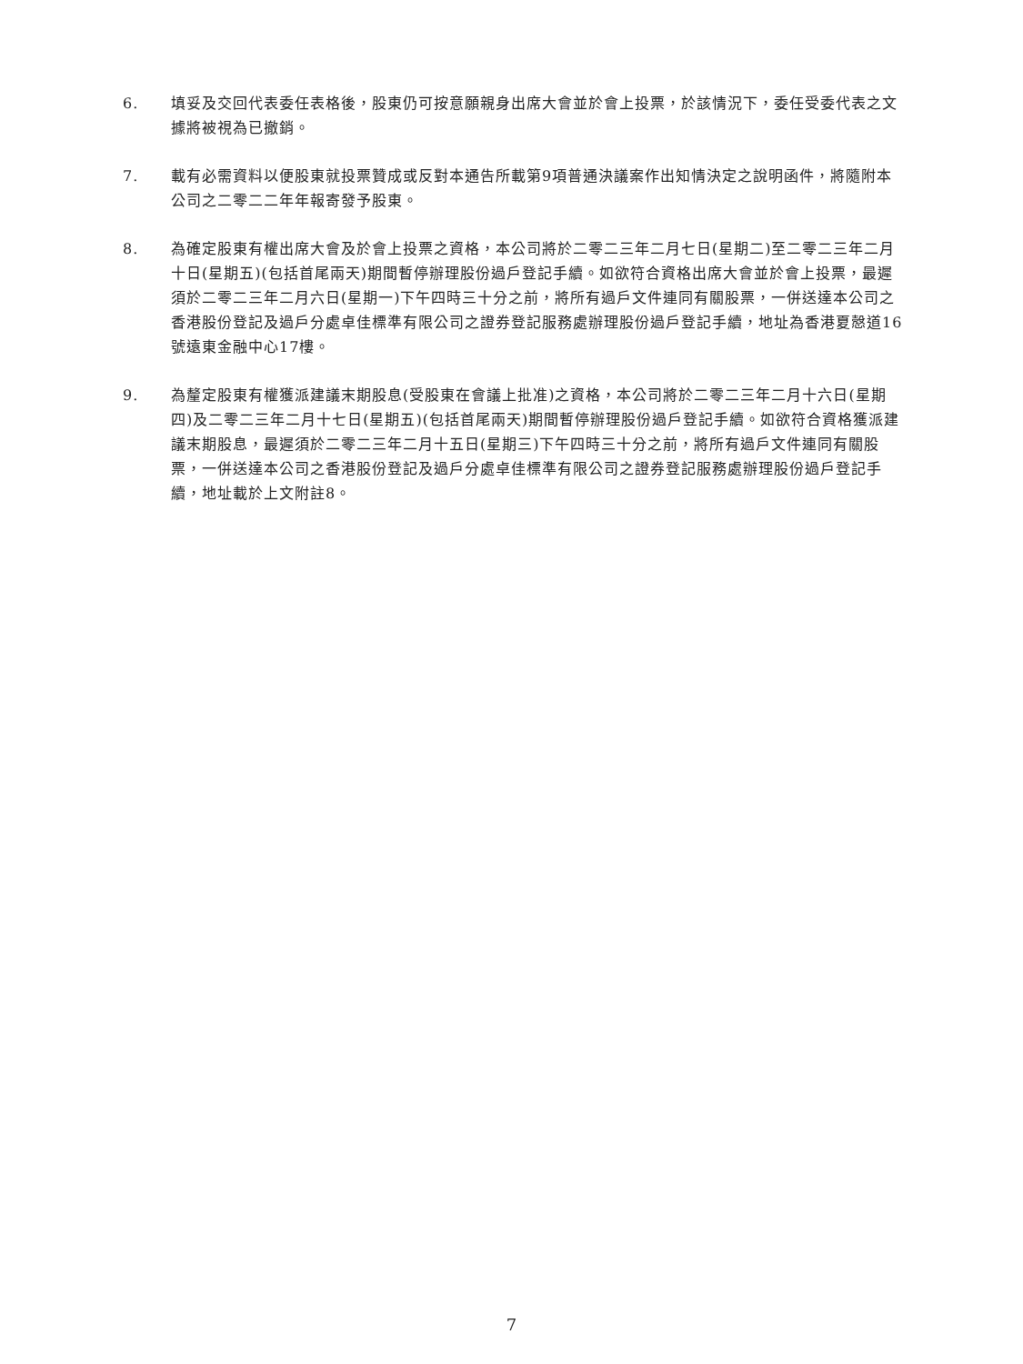6. 填妥及交回代表委任表格後，股東仍可按意願親身出席大會並於會上投票，於該情況下，委任受委代表之文據將被視為已撤銷。
7. 載有必需資料以便股東就投票贊成或反對本通告所載第9項普通決議案作出知情決定之說明函件，將隨附本公司之二零二二年年報寄發予股東。
8. 為確定股東有權出席大會及於會上投票之資格，本公司將於二零二三年二月七日(星期二)至二零二三年二月十日(星期五)(包括首尾兩天)期間暫停辦理股份過戶登記手續。如欲符合資格出席大會並於會上投票，最遲須於二零二三年二月六日(星期一)下午四時三十分之前，將所有過戶文件連同有關股票，一併送達本公司之香港股份登記及過戶分處卓佳標準有限公司之證券登記服務處辦理股份過戶登記手續，地址為香港夏慤道16號遠東金融中心17樓。
9. 為釐定股東有權獲派建議末期股息(受股東在會議上批准)之資格，本公司將於二零二三年二月十六日(星期四)及二零二三年二月十七日(星期五)(包括首尾兩天)期間暫停辦理股份過戶登記手續。如欲符合資格獲派建議末期股息，最遲須於二零二三年二月十五日(星期三)下午四時三十分之前，將所有過戶文件連同有關股票，一併送達本公司之香港股份登記及過戶分處卓佳標準有限公司之證券登記服務處辦理股份過戶登記手續，地址載於上文附註8。
7